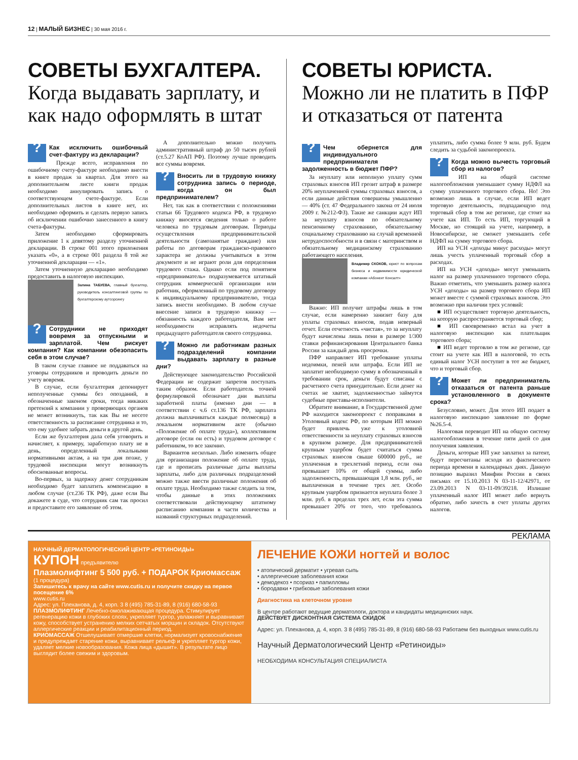12 | МАЛЫЙ БИЗНЕС | 30 мая 2016 г.
СОВЕТЫ БУХГАЛТЕРА. Когда выдавать зарплату, и как надо оформлять в штат
? Как исключить ошибочный счет-фактуру из декларации?
Прежде всего, исправления по ошибочному счету-фактуре необходимо внести в книге продаж за квартал. Для этого на дополнительном листе книги продаж необходимо аннулировать запись о соответствующем счете-фактуре. Если дополнительных листов в книге нет, их необходимо оформить и сделать первую запись об исключении ошибочно занесенного в книгу счета-фактуры.
Затем необходимо сформировать приложение 1 к девятому разделу уточненной декларации. В строке 001 этого приложения указать «0», а в строке 001 раздела 8 той же уточненной декларации — «1».
Затем уточненную декларацию необходимо предоставить в налоговую инспекцию.
Залина ТАБУЕВА, главный бухгалтер, руководитель консалтинговой группы по бухгалтерскому аутсорсингу
? Сотрудники не приходят вовремя за отпускными и зарплатой. Чем рискует компания? Как компании обезопасить себя в этом случае?
В таком случае главное не поддаваться на уговоры сотрудников и проводить деньги по учету вовремя.
В случае, если бухгалтерия депонирует неполученные суммы без опозданий, в обозначенные законом сроки, тогда никаких претензий к компании у проверяющих органов не может возникнуть, так как Вы не несете ответственность за расписание сотрудника и то, что ему удобнее забрать деньги в другой день.
Если же бухгалтерия дала себя уговорить и начисляет, к примеру, заработную плату не в день, определенный локальными нормативными актам, а на три дня позже, у трудовой инспекции могут возникнуть обоснованные вопросы.
Во-первых, за задержку денег сотрудникам необходимо будет заплатить компенсацию в любом случае (ст.236 ТК РФ), даже если Вы докажете в суде, что сотрудник сам так просил и предоставите его заявление об этом.
А дополнительно можно получить административный штраф до 50 тысяч рублей (ст.5.27 КоАП РФ). Поэтому лучше проводить все суммы вовремя.
? Вносить ли в трудовую книжку сотрудника запись о периоде, когда он был предпринимателем?
Нет, так как в соответствии с положениями статьи 66 Трудового кодекса РФ, в трудовую книжку вносятся сведения только о работе человека по трудовым договорам. Периоды осуществления предпринимательской деятельности (самозанятые граждане) или работы по договорам гражданско-правового характера не должны учитываться в этом документе и не играют роли для определения трудового стажа. Однако если под понятием «предприниматель» подразумевается штатный сотрудник коммерческой организации или работник, оформленный по трудовому договору к индивидуальному предпринимателю, тогда запись внести необходимо. В любом случае внесение записи в трудовую книжку — обязанность каждого работодателя, Вам нет необходимости исправлять недочеты предыдущего работодателя своего сотрудника.
? Можно ли работникам разных подразделений компании выдавать зарплату в разные дни?
Действующее законодательство Российской Федерации не содержит запретов поступать таким образом. Если работодатель точной формулировкой обозначает дни выплаты заработной платы (именно дни — в соответствии с ч.6 ст.136 ТК РФ, зарплата должна выплачиваться каждые полмесяца) в локальном нормативном акте (обычно «Положение об оплате труда»), коллективном договоре (если он есть) и трудовом договоре с работником, то все законно.
Вариантов несколько. Либо изменить общее для организации положение об оплате труда, где и прописать различные даты выплаты зарплаты, либо для различных подразделений можно также ввести различные положения об оплате труда. Необходимо также следить за тем, чтобы данные в этих положениях соответствовали действующему штатному расписанию компании в части количества и названий структурных подразделений.
СОВЕТЫ ЮРИСТА. Можно ли не платить в ПФР и отказаться от патента
? Чем обернется для индивидуального предпринимателя задолженность в бюджет ПФР?
За неуплату или неполную уплату сумм страховых взносов ИП грозит штраф в размере 20% неуплаченной суммы страховых взносов, а если данные действия совершены умышленно — 40% (ст. 47 Федерального закона от 24 июля 2009 г. №212-ФЗ). Такие же санкции ждут ИП за неуплату взносов по обязательному пенсионному страхованию, обязательному социальному страхованию на случай временной нетрудоспособности и в связи с материнством и обязательному медицинскому страхованию работающего населения.
Владимир СКОКОВ, юрист по вопросам бизнеса и недвижимости юридической компании «Абонент Консалт»
Важно: ИП получит штрафы лишь в том случае, если намеренно занизит базу для уплаты страховых взносов, подав неверный отчет. Если отчетность «чистая», то за неуплату будут начислены лишь пени в размере 1/300 ставки рефинансирования Центрального банка России за каждый день просрочки.
ПФР направляет ИП требование уплаты недоимки, пеней или штрафа. Если ИП не заплатит необходимую сумму в обозначенный в требовании срок, деньги будут списаны с расчетного счета принудительно. Если денег на счетах не хватит, задолженностью займутся судебные приставы-исполнители.
Обратите внимание, в Государственной думе РФ находится законопроект с поправками в Уголовный кодекс РФ, по которым ИП можно будет привлечь уже к уголовной ответственности за неуплату страховых взносов в крупном размере. Для предпринимателей крупным ущербом будет считаться сумма страховых взносов свыше 600000 руб., не уплаченная в трехлетний период, если она превышает 10% от общей суммы, либо задолженность, превышающая 1,8 млн. руб., не выплаченная в течение трех лет. Особо крупным ущербом признается неуплата более 3 млн. руб. в пределах трех лет, если эта сумма превышает 20% от того, что требовалось уплатить, либо сумма более 9 млн. руб. Будем следить за судьбой законопроекта.
? Когда можно вычесть торговый сбор из налогов?
ИП на общей системе налогообложения уменьшают сумму НДФЛ на сумму уплаченного торгового сбора. Но! Это возможно лишь в случае, если ИП ведет торговую деятельность, подпадающую под торговый сбор в том же регионе, где стоит на учете как ИП. То есть ИП, торгующий в Москве, но стоящий на учете, например, в Новосибирске, не сможет уменьшить себе НДФЛ на сумму торгового сбора.
ИП на УСН «доходы минус расходы» могут лишь учесть уплаченный торговый сбор в расходах.
ИП на УСН «доходы» могут уменьшить налог на размер уплаченного торгового сбора. Важно отметить, что уменьшить размер налога УСН «доходы» на размер торгового сбора ИП может вместе с суммой страховых взносов. Это возможно при наличии трех условий:
■ ИП осуществляет торговую деятельность, на которую распространяется торговый сбор;
■ ИП своевременно встал на учет в налоговую инспекцию как плательщик торгового сбора;
■ ИП ведет торговлю в том же регионе, где стоит на учете как ИП в налоговой, то есть единый налог УСН поступит в тот же бюджет, что и торговый сбор.
? Может ли предприниматель отказаться от патента раньше установленного в документе срока?
Безусловно, может. Для этого ИП подает в налоговую инспекцию заявление по форме №26.5-4.
Налоговая переводит ИП на общую систему налогообложения в течение пяти дней со дня получения заявления.
Деньги, которые ИП уже заплатил за патент, будут пересчитаны исходя из фактического периода времени в календарных днях. Данную позицию выразил Минфин России в своих письмах от 15.10.2013 N 03-11-12/42971, от 23.09.2013 N 03-11-09/39218. Излишне уплаченный налог ИП может либо вернуть обратно, либо зачесть в счет уплаты других налогов.
РЕКЛАМА
НАУЧНЫЙ ДЕРМАТОЛОГИЧЕСКИЙ ЦЕНТР «РЕТИНОИДЫ»
КУПОН предъявителю
Плазмолифтинг 5 500 руб. + ПОДАРОК Криомассаж (1 процедура)
Запишитесь к врачу на сайте www.cutis.ru и получите скидку на первое посещение 6%
www.cutis.ru
Адрес: ул. Плеханова, д. 4, корп. 3 8 (495) 785-31-89, 8 (916) 680-58-93
ПЛАЗМОЛИФТИНГ Лечебно-омолаживающая процедура. Стимулирует регенерацию кожи в глубоких слоях, укрепляет тургор, увлажняет и выравнивает кожу, способствует устранению мелких сетчатых морщин и складок. Отсутствуют аллергические реакции и реабилитационный период.
КРИОМАССАЖ Отшелушивает отмершие клетки, нормализует кровоснабжение и предупреждает старение кожи, выравнивает рельеф и укрепляет тургор кожи, удаляет мелкие новообразования. Кожа лица «дышит». В результате лицо выглядит более свежим и здоровым.
ЛЕЧЕНИЕ КОЖИ ногтей и волос
• атопический дерматит • угревая сыпь
• аллергические заболевания кожи
• демодекоз • псориаз • папилломы
• бородавки • грибковые заболевания кожи
Диагностика на клеточном уровне
В центре работают ведущие дерматологи, доктора и кандидаты медицинских наук.
ДЕЙСТВУЕТ ДИСКОНТНАЯ СИСТЕМА СКИДОК
Адрес: ул. Плеханова, д. 4, корп. 3 8 (495) 785-31-89, 8 (916) 680-58-93 Работаем без выходных www.cutis.ru
Научный Дерматологический Центр «Ретиноиды»
НЕОБХОДИМА КОНСУЛЬТАЦИЯ СПЕЦИАЛИСТА